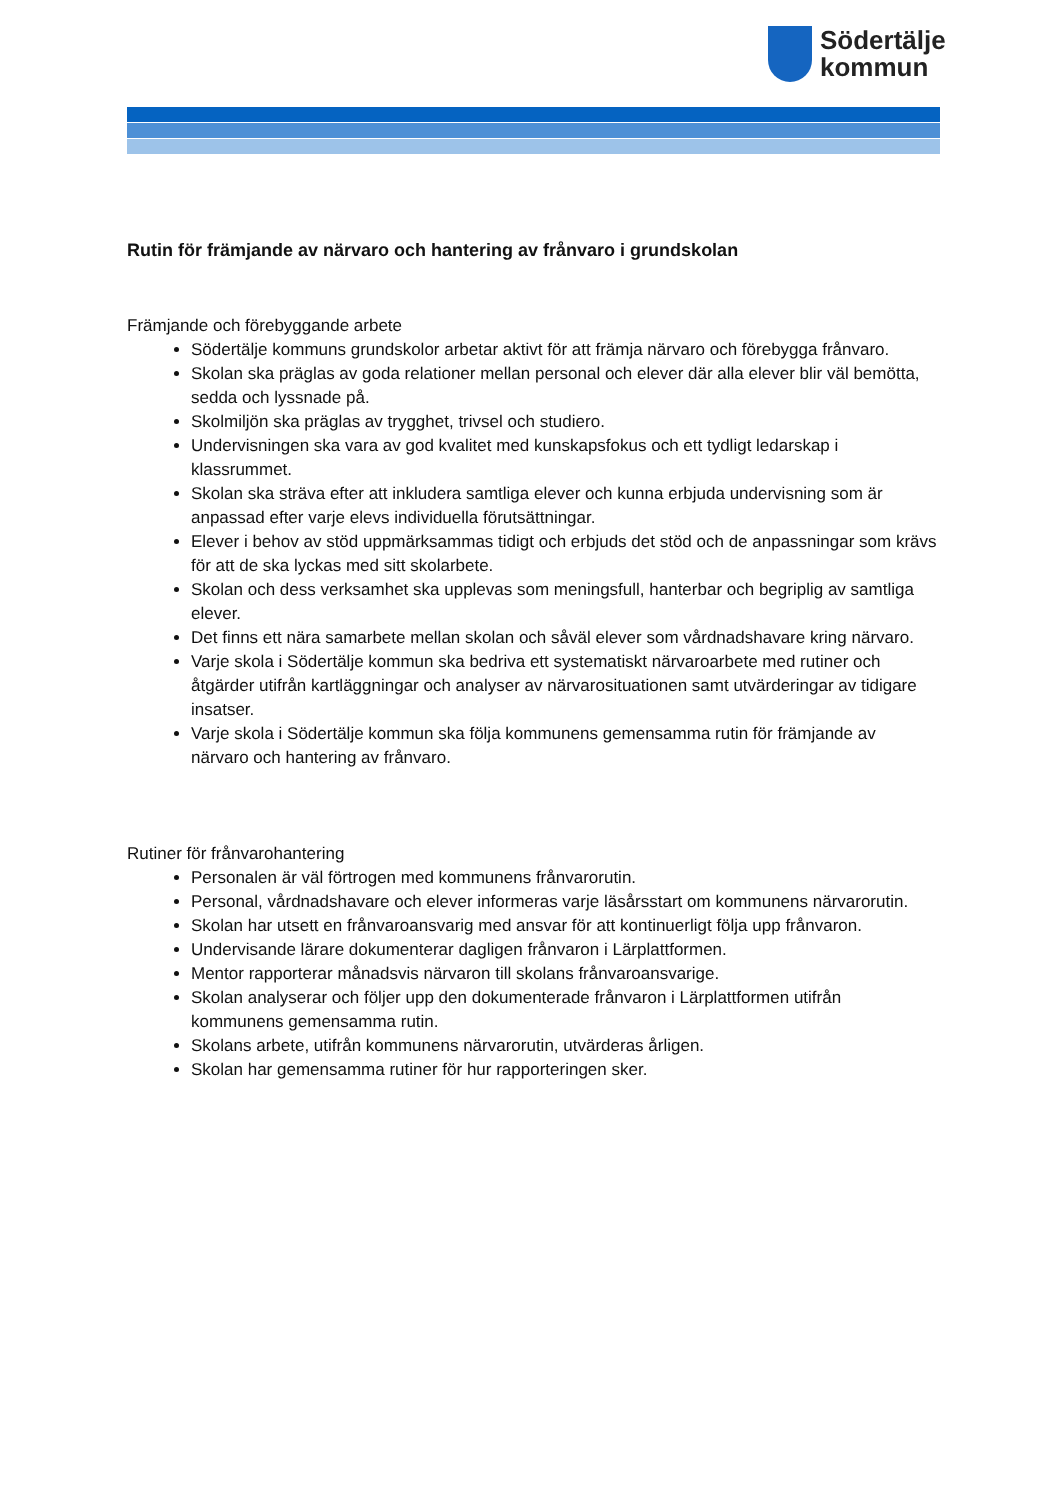Södertälje
kommun
Rutin för främjande av närvaro och hantering av frånvaro i grundskolan
Främjande och förebyggande arbete
Södertälje kommuns grundskolor arbetar aktivt för att främja närvaro och förebygga frånvaro.
Skolan ska präglas av goda relationer mellan personal och elever där alla elever blir väl bemötta, sedda och lyssnade på.
Skolmiljön ska präglas av trygghet, trivsel och studiero.
Undervisningen ska vara av god kvalitet med kunskapsfokus och ett tydligt ledarskap i klassrummet.
Skolan ska sträva efter att inkludera samtliga elever och kunna erbjuda undervisning som är anpassad efter varje elevs individuella förutsättningar.
Elever i behov av stöd uppmärksammas tidigt och erbjuds det stöd och de anpassningar som krävs för att de ska lyckas med sitt skolarbete.
Skolan och dess verksamhet ska upplevas som meningsfull, hanterbar och begriplig av samtliga elever.
Det finns ett nära samarbete mellan skolan och såväl elever som vårdnadshavare kring närvaro.
Varje skola i Södertälje kommun ska bedriva ett systematiskt närvaroarbete med rutiner och åtgärder utifrån kartläggningar och analyser av närvarosituationen samt utvärderingar av tidigare insatser.
Varje skola i Södertälje kommun ska följa kommunens gemensamma rutin för främjande av närvaro och hantering av frånvaro.
Rutiner för frånvarohantering
Personalen är väl förtrogen med kommunens frånvarorutin.
Personal, vårdnadshavare och elever informeras varje läsårsstart om kommunens närvarorutin.
Skolan har utsett en frånvaroansvarig med ansvar för att kontinuerligt följa upp frånvaron.
Undervisande lärare dokumenterar dagligen frånvaron i Lärplattformen.
Mentor rapporterar månadsvis närvaron till skolans frånvaroansvarige.
Skolan analyserar och följer upp den dokumenterade frånvaron i Lärplattformen utifrån kommunens gemensamma rutin.
Skolans arbete, utifrån kommunens närvarorutin, utvärderas årligen.
Skolan har gemensamma rutiner för hur rapporteringen sker.